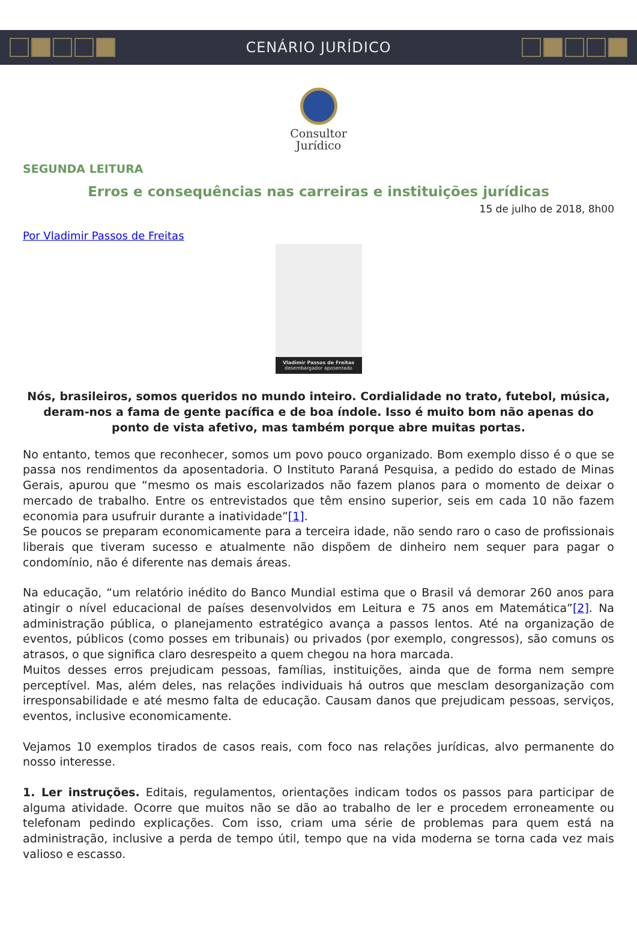CENÁRIO JURÍDICO
Consultor
Jurídico
SEGUNDA LEITURA
Erros e consequências nas carreiras e instituições jurídicas
15 de julho de 2018, 8h00
Por Vladimir Passos de Freitas
Vladimir Passos de Freitas
desembargador aposentado
Nós, brasileiros, somos queridos no mundo inteiro. Cordialidade no trato, futebol, música, deram-nos a fama de gente pacífica e de boa índole. Isso é muito bom não apenas do ponto de vista afetivo, mas também porque abre muitas portas.
No entanto, temos que reconhecer, somos um povo pouco organizado. Bom exemplo disso é o que se passa nos rendimentos da aposentadoria. O Instituto Paraná Pesquisa, a pedido do estado de Minas Gerais, apurou que “mesmo os mais escolarizados não fazem planos para o momento de deixar o mercado de trabalho. Entre os entrevistados que têm ensino superior, seis em cada 10 não fazem economia para usufruir durante a inatividade”[1].
Se poucos se preparam economicamente para a terceira idade, não sendo raro o caso de profissionais liberais que tiveram sucesso e atualmente não dispõem de dinheiro nem sequer para pagar o condomínio, não é diferente nas demais áreas.
Na educação, “um relatório inédito do Banco Mundial estima que o Brasil vá demorar 260 anos para atingir o nível educacional de países desenvolvidos em Leitura e 75 anos em Matemática”[2]. Na administração pública, o planejamento estratégico avança a passos lentos. Até na organização de eventos, públicos (como posses em tribunais) ou privados (por exemplo, congressos), são comuns os atrasos, o que significa claro desrespeito a quem chegou na hora marcada.
Muitos desses erros prejudicam pessoas, famílias, instituições, ainda que de forma nem sempre perceptível. Mas, além deles, nas relações individuais há outros que mesclam desorganização com irresponsabilidade e até mesmo falta de educação. Causam danos que prejudicam pessoas, serviços, eventos, inclusive economicamente.
Vejamos 10 exemplos tirados de casos reais, com foco nas relações jurídicas, alvo permanente do nosso interesse.
1. Ler instruções. Editais, regulamentos, orientações indicam todos os passos para participar de alguma atividade. Ocorre que muitos não se dão ao trabalho de ler e procedem erroneamente ou telefonam pedindo explicações. Com isso, criam uma série de problemas para quem está na administração, inclusive a perda de tempo útil, tempo que na vida moderna se torna cada vez mais valioso e escasso.